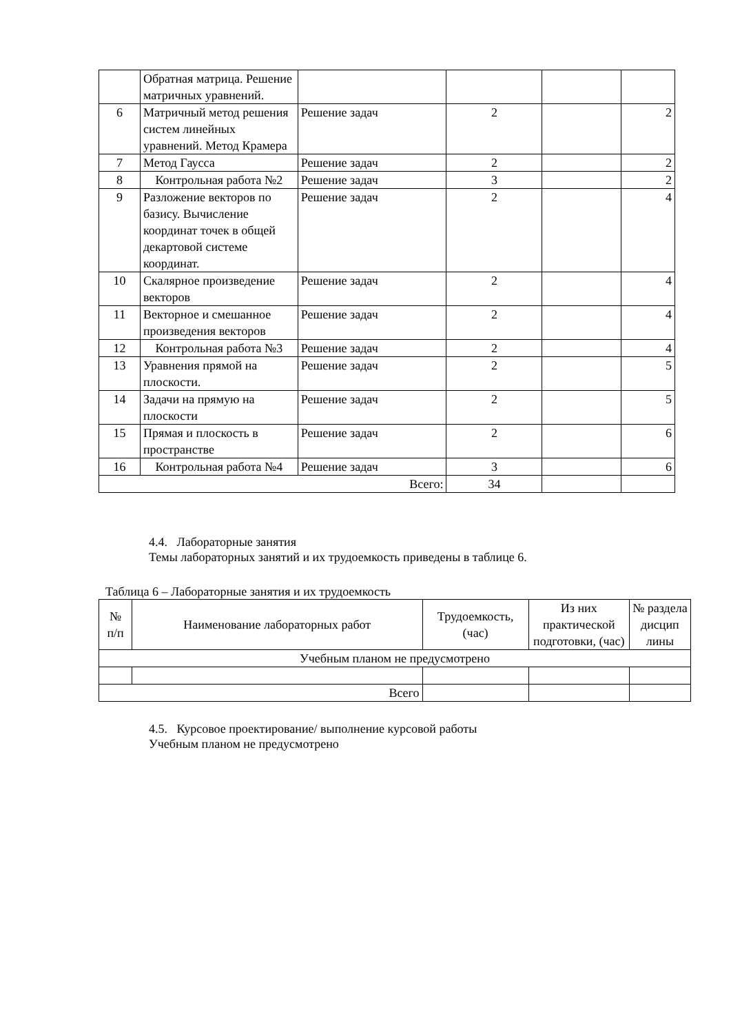| | Обратная матрица. Решение матричных уравнений. | | | | |
| 6 | Матричный метод решения систем линейных уравнений. Метод Крамера | Решение задач | 2 | | 2 |
| 7 | Метод Гаусса | Решение задач | 2 | | 2 |
| 8 | Контрольная работа №2 | Решение задач | 3 | | 2 |
| 9 | Разложение векторов по базису. Вычисление координат точек в общей декартовой системе координат. | Решение задач | 2 | | 4 |
| 10 | Скалярное произведение векторов | Решение задач | 2 | | 4 |
| 11 | Векторное и смешанное произведения векторов | Решение задач | 2 | | 4 |
| 12 | Контрольная работа №3 | Решение задач | 2 | | 4 |
| 13 | Уравнения прямой на плоскости. | Решение задач | 2 | | 5 |
| 14 | Задачи на прямую на плоскости | Решение задач | 2 | | 5 |
| 15 | Прямая и плоскость в пространстве | Решение задач | 2 | | 6 |
| 16 | Контрольная работа №4 | Решение задач | 3 | | 6 |
| Всего: | | | 34 | | |
4.4. Лабораторные занятия
Темы лабораторных занятий и их трудоемкость приведены в таблице 6.
Таблица 6 – Лабораторные занятия и их трудоемкость
| № п/п | Наименование лабораторных работ | Трудоемкость, (час) | Из них практической подготовки, (час) | № раздела дисцип лины |
| --- | --- | --- | --- | --- |
| Учебным планом не предусмотрено | | | | |
| Всего | | | | |
4.5. Курсовое проектирование/ выполнение курсовой работы
Учебным планом не предусмотрено